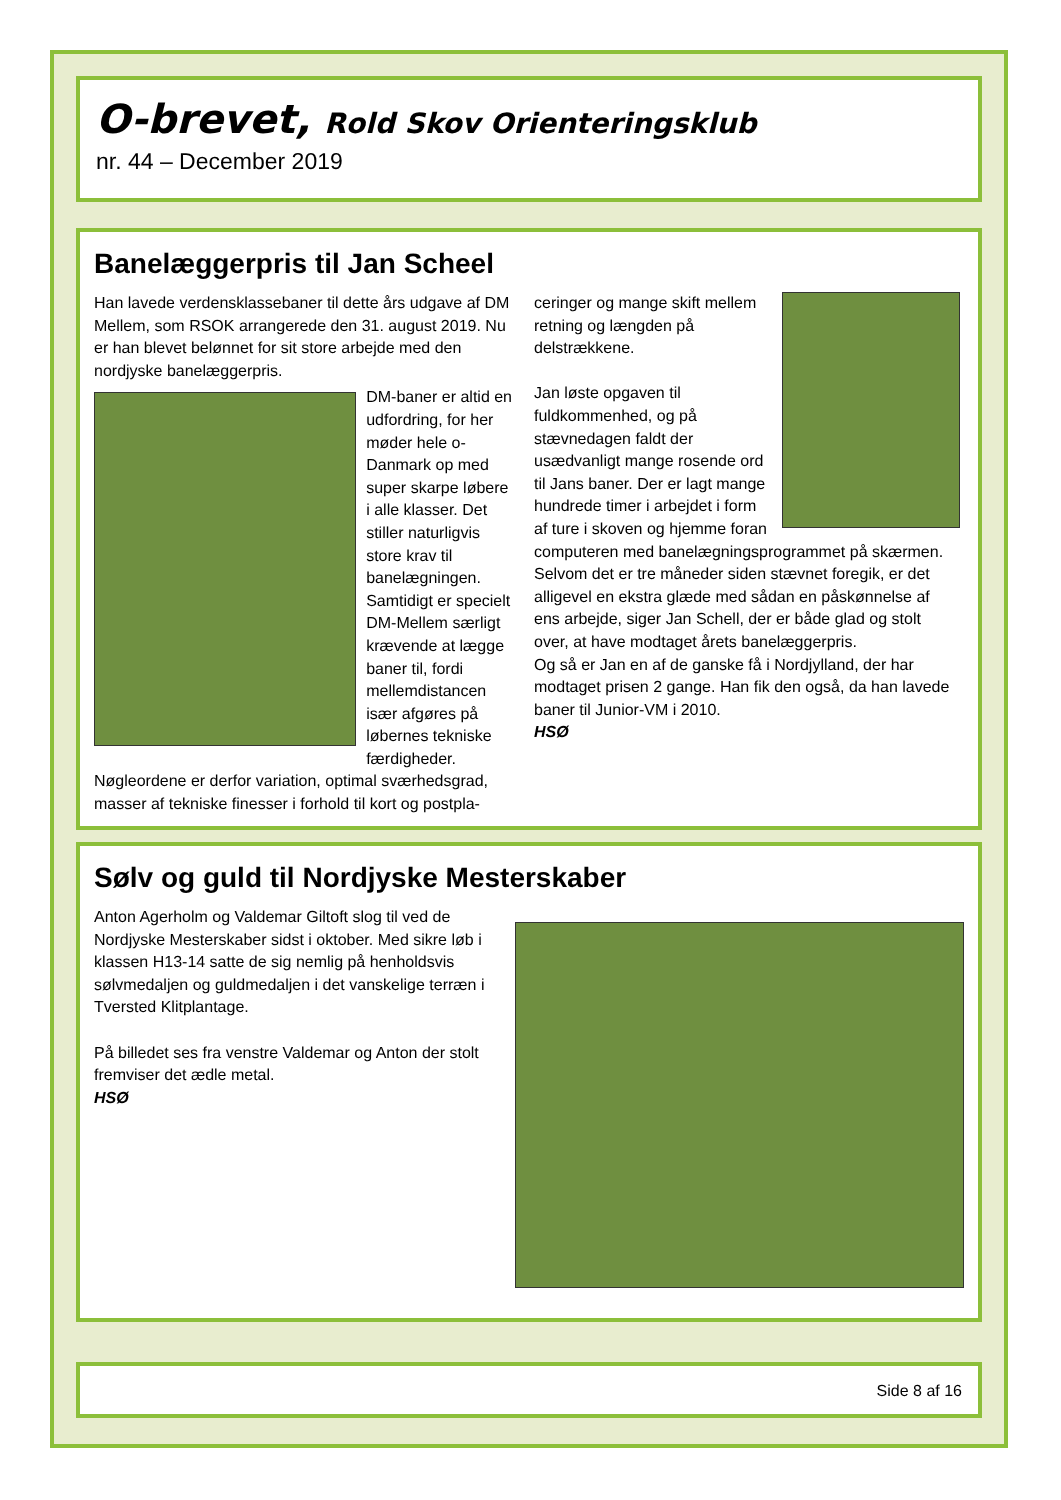O-brevet, Rold Skov Orienteringsklub
nr. 44 – December 2019
Banelæggerpris til Jan Scheel
Han lavede verdensklassebaner til dette års udgave af DM Mellem, som RSOK arrangerede den 31. august 2019. Nu er han blevet belønnet for sit store arbejde med den nordjyske banelæggerpris.
DM-baner er altid en udfordring, for her møder hele o-Danmark op med super skarpe løbere i alle klasser. Det stiller naturligvis store krav til banelægningen. Samtidigt er specielt DM-Mellem særligt krævende at lægge baner til, fordi mellemdistancen især afgøres på løbernes tekniske færdigheder.
Nøgleordene er derfor variation, optimal sværhedsgrad, masser af tekniske finesser i forhold til kort og postpla-
ceringer og mange skift mellem retning og længden på delstrækkene.
Jan løste opgaven til fuldkommenhed, og på stævnedagen faldt der usædvanligt mange rosende ord til Jans baner. Der er lagt mange hundrede timer i arbejdet i form af ture i skoven og hjemme foran computeren med banelægningsprogrammet på skærmen. Selvom det er tre måneder siden stævnet foregik, er det alligevel en ekstra glæde med sådan en påskønnelse af ens arbejde, siger Jan Schell, der er både glad og stolt over, at have modtaget årets banelæggerpris.
Og så er Jan en af de ganske få i Nordjylland, der har modtaget prisen 2 gange. Han fik den også, da han lavede baner til Junior-VM i 2010.
HSØ
Sølv og guld til Nordjyske Mesterskaber
Anton Agerholm og Valdemar Giltoft slog til ved de Nordjyske Mesterskaber sidst i oktober. Med sikre løb i klassen H13-14 satte de sig nemlig på henholdsvis sølvmedaljen og guldmedaljen i det vanskelige terræn i Tversted Klitplantage.
På billedet ses fra venstre Valdemar og Anton der stolt fremviser det ædle metal.
HSØ
Side 8 af 16